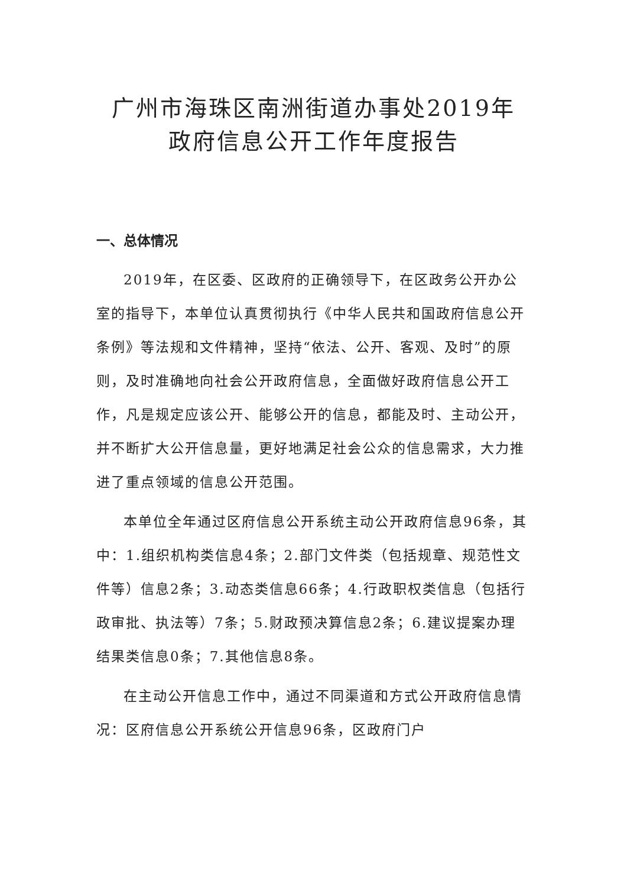广州市海珠区南洲街道办事处2019年
政府信息公开工作年度报告
一、总体情况
2019年，在区委、区政府的正确领导下，在区政务公开办公室的指导下，本单位认真贯彻执行《中华人民共和国政府信息公开条例》等法规和文件精神，坚持“依法、公开、客观、及时”的原则，及时准确地向社会公开政府信息，全面做好政府信息公开工作，凡是规定应该公开、能够公开的信息，都能及时、主动公开，并不断扩大公开信息量，更好地满足社会公众的信息需求，大力推进了重点领域的信息公开范围。
本单位全年通过区府信息公开系统主动公开政府信息96条，其中：1.组织机构类信息4条；2.部门文件类（包括规章、规范性文件等）信息2条；3.动态类信息66条；4.行政职权类信息（包括行政审批、执法等）7条；5.财政预决算信息2条；6.建议提案办理结果类信息0条；7.其他信息8条。
在主动公开信息工作中，通过不同渠道和方式公开政府信息情况：区府信息公开系统公开信息96条，区政府门户